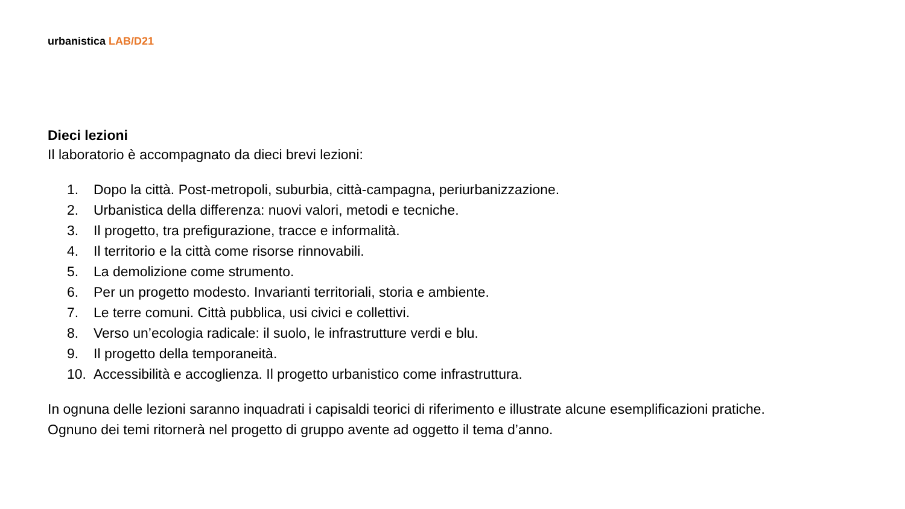urbanistica LAB/D21
Dieci lezioni
Il laboratorio è accompagnato da dieci brevi lezioni:
1. Dopo la città. Post-metropoli, suburbia, città-campagna, periurbanizzazione.
2. Urbanistica della differenza: nuovi valori, metodi e tecniche.
3. Il progetto, tra prefigurazione, tracce e informalità.
4. Il territorio e la città come risorse rinnovabili.
5. La demolizione come strumento.
6. Per un progetto modesto. Invarianti territoriali, storia e ambiente.
7. Le terre comuni. Città pubblica, usi civici e collettivi.
8. Verso un’ecologia radicale: il suolo, le infrastrutture verdi e blu.
9. Il progetto della temporaneità.
10. Accessibilità e accoglienza. Il progetto urbanistico come infrastruttura.
In ognuna delle lezioni saranno inquadrati i capisaldi teorici di riferimento e illustrate alcune esemplificazioni pratiche. Ognuno dei temi ritornerà nel progetto di gruppo avente ad oggetto il tema d’anno.